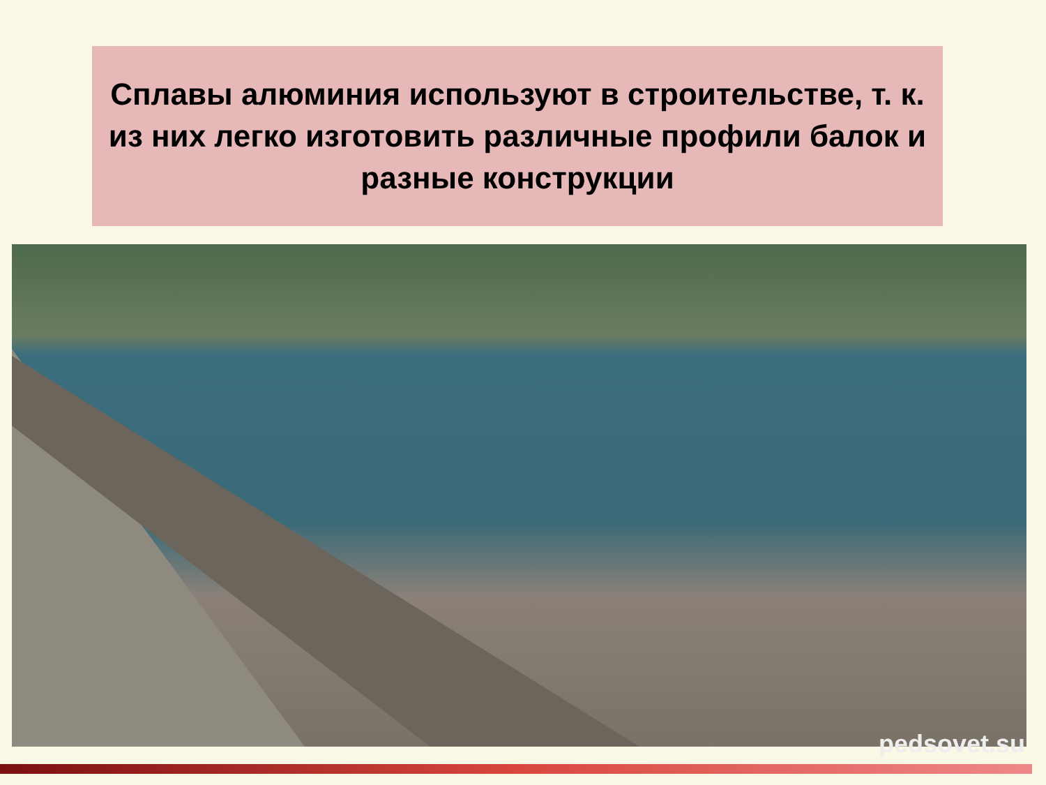Сплавы алюминия используют в строительстве, т. к. из них легко изготовить различные профили балок и разные конструкции
pedsovet.su